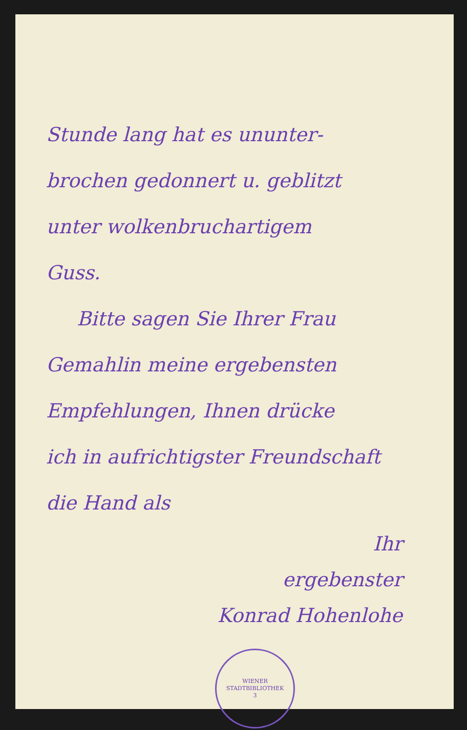Stunde lang hat es ununter-
brochen gedonnert u. geblitzt
unter wolkenbruchartigem
Guss.
Bitte sagen Sie Ihrer Frau
Gemahlin meine ergebensten
Empfehlungen, Ihnen drücke
ich in aufrichtigster Freundschaft
die Hand als
Ihr
ergebenster
Konrad Hohenlohe
WIENER STADTBIBLIOTHEK
3